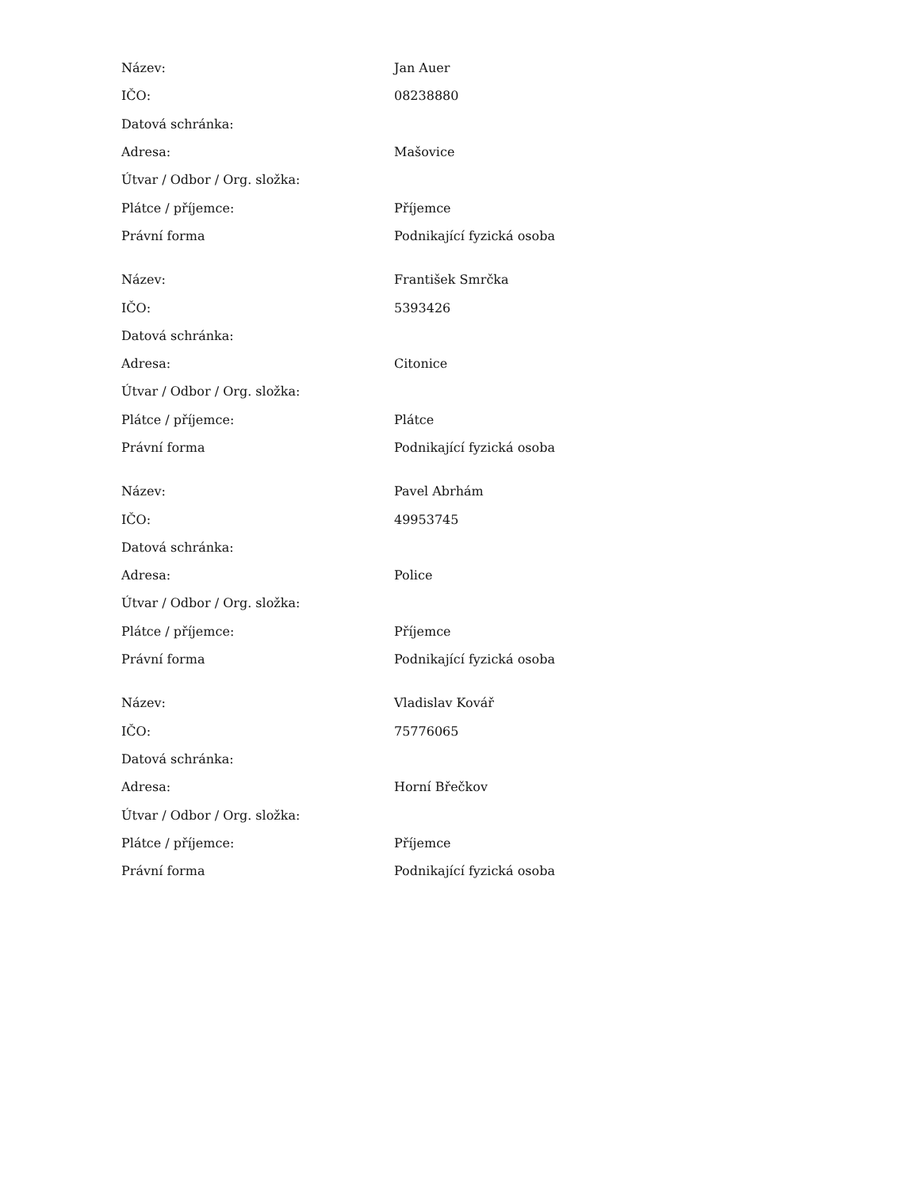| Název: | Jan Auer |
| IČO: | 08238880 |
| Datová schránka: | |
| Adresa: | Mašovice |
| Útvar / Odbor / Org. složka: | |
| Plátce / příjemce: | Příjemce |
| Právní forma | Podnikající fyzická osoba |
| Název: | František Smrčka |
| IČO: | 5393426 |
| Datová schránka: | |
| Adresa: | Citonice |
| Útvar / Odbor / Org. složka: | |
| Plátce / příjemce: | Plátce |
| Právní forma | Podnikající fyzická osoba |
| Název: | Pavel Abrhám |
| IČO: | 49953745 |
| Datová schránka: | |
| Adresa: | Police |
| Útvar / Odbor / Org. složka: | |
| Plátce / příjemce: | Příjemce |
| Právní forma | Podnikající fyzická osoba |
| Název: | Vladislav Kovář |
| IČO: | 75776065 |
| Datová schránka: | |
| Adresa: | Horní Břečkov |
| Útvar / Odbor / Org. složka: | |
| Plátce / příjemce: | Příjemce |
| Právní forma | Podnikající fyzická osoba |